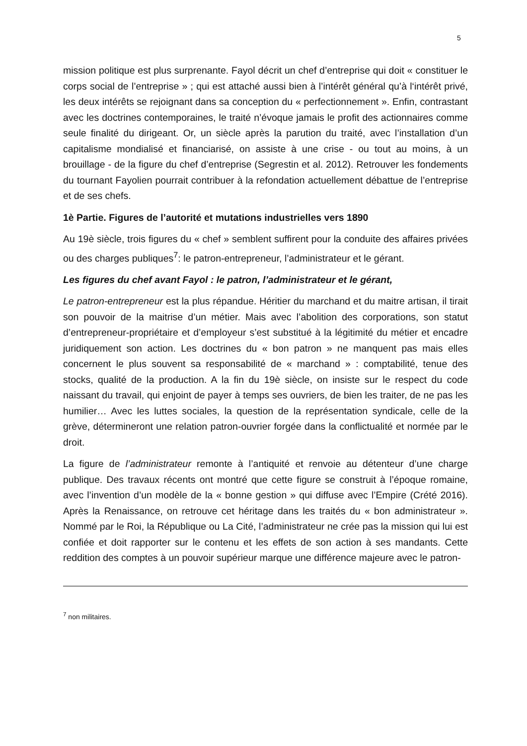5
mission politique est plus surprenante. Fayol décrit un chef d’entreprise qui doit « constituer le corps social de l’entreprise » ; qui est attaché aussi bien à l’intérêt général qu’à l‘intérêt privé, les deux intérêts se rejoignant dans sa conception du « perfectionnement ». Enfin, contrastant avec les doctrines contemporaines, le traité n’évoque jamais le profit des actionnaires comme seule finalité du dirigeant. Or, un siècle après la parution du traité, avec l’installation d’un capitalisme mondialisé et financiarisé, on assiste à une crise - ou tout au moins, à un brouillage - de la figure du chef d’entreprise (Segrestin et al. 2012). Retrouver les fondements du tournant Fayolien pourrait contribuer à la refondation actuellement débattue de l’entreprise et de ses chefs.
1è Partie. Figures de l’autorité et mutations industrielles vers 1890
Au 19è siècle, trois figures du « chef » semblent suffirent pour la conduite des affaires privées ou des charges publiques<sup>7</sup>: le patron-entrepreneur, l’administrateur et le gérant.
Les figures du chef avant Fayol : le patron, l’administrateur et le gérant,
Le patron-entrepreneur est la plus répandue. Héritier du marchand et du maitre artisan, il tirait son pouvoir de la maitrise d’un métier. Mais avec l’abolition des corporations, son statut d’entrepreneur-propriétaire et d’employeur s’est substitué à la légitimité du métier et encadre juridiquement son action. Les doctrines du « bon patron » ne manquent pas mais elles concernent le plus souvent sa responsabilité de « marchand » : comptabilité, tenue des stocks, qualité de la production. A la fin du 19è siècle, on insiste sur le respect du code naissant du travail, qui enjoint de payer à temps ses ouvriers, de bien les traiter, de ne pas les humilier… Avec les luttes sociales, la question de la représentation syndicale, celle de la grève, détermineront une relation patron-ouvrier forgée dans la conflictualité et normée par le droit.
La figure de l’administrateur remonte à l’antiquité et renvoie au détenteur d’une charge publique. Des travaux récents ont montré que cette figure se construit à l’époque romaine, avec l’invention d’un modèle de la « bonne gestion » qui diffuse avec l’Empire (Crété 2016). Après la Renaissance, on retrouve cet héritage dans les traités du « bon administrateur ». Nommé par le Roi, la République ou La Cité, l’administrateur ne crée pas la mission qui lui est confiée et doit rapporter sur le contenu et les effets de son action à ses mandants. Cette reddition des comptes à un pouvoir supérieur marque une différence majeure avec le patron-
<sup>7</sup> non militaires.